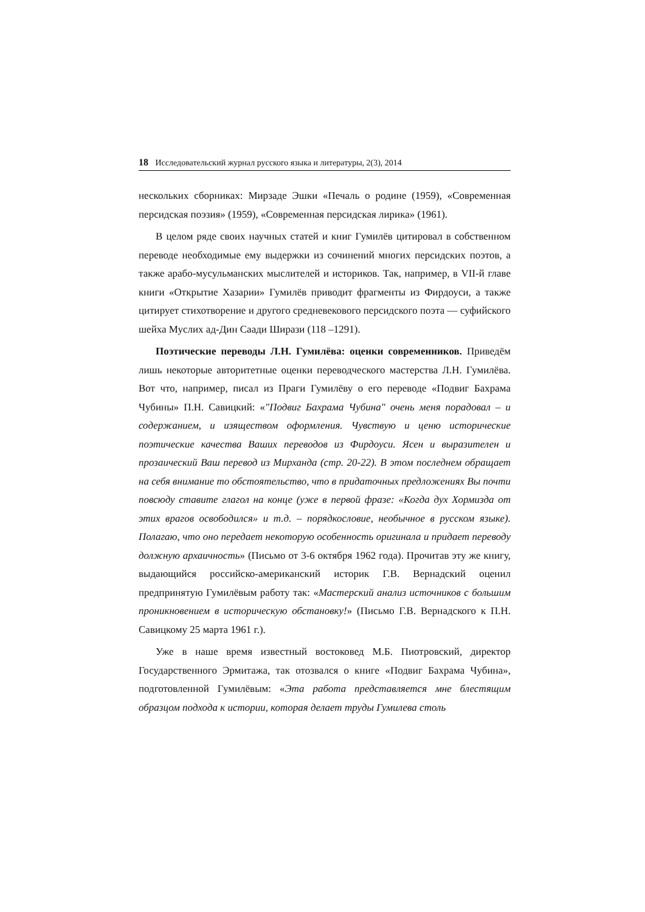18 Исследовательский журнал русского языка и литературы, 2(3), 2014
нескольких сборниках: Мирзаде Эшки «Печаль о родине (1959), «Современная персидская поэзия» (1959), «Современная персидская лирика» (1961).
В целом ряде своих научных статей и книг Гумилёв цитировал в собственном переводе необходимые ему выдержки из сочинений многих персидских поэтов, а также арабо-мусульманских мыслителей и историков. Так, например, в VII-й главе книги «Открытие Хазарии» Гумилёв приводит фрагменты из Фирдоуси, а также цитирует стихотворение и другого средневекового персидского поэта — суфийского шейха Муслих ад-Дин Саади Ширази (118 –1291).
Поэтические переводы Л.Н. Гумилёва: оценки современников. Приведём лишь некоторые авторитетные оценки переводческого мастерства Л.Н. Гумилёва. Вот что, например, писал из Праги Гумилёву о его переводе «Подвиг Бахрама Чубины» П.Н. Савицкий: «"Подвиг Бахрама Чубина" очень меня порадовал – и содержанием, и изяществом оформления. Чувствую и ценю исторические поэтические качества Ваших переводов из Фирдоуси. Ясен и выразителен и прозаический Ваш перевод из Мирханда (стр. 20-22). В этом последнем обращает на себя внимание то обстоятельство, что в придаточных предложениях Вы почти повсюду ставите глагол на конце (уже в первой фразе: «Когда дух Хормизда от этих врагов освободился» и т.д. – порядкословие, необычное в русском языке). Полагаю, что оно передает некоторую особенность оригинала и придает переводу должную архаичность» (Письмо от 3-6 октября 1962 года). Прочитав эту же книгу, выдающийся российско-американский историк Г.В. Вернадский оценил предпринятую Гумилёвым работу так: «Мастерский анализ источников с большим проникновением в историческую обстановку!» (Письмо Г.В. Вернадского к П.Н. Савицкому 25 марта 1961 г.).
Уже в наше время известный востоковед М.Б. Пиотровский, директор Государственного Эрмитажа, так отозвался о книге «Подвиг Бахрама Чубина», подготовленной Гумилёвым: «Эта работа представляется мне блестящим образцом подхода к истории, которая делает труды Гумилева столь